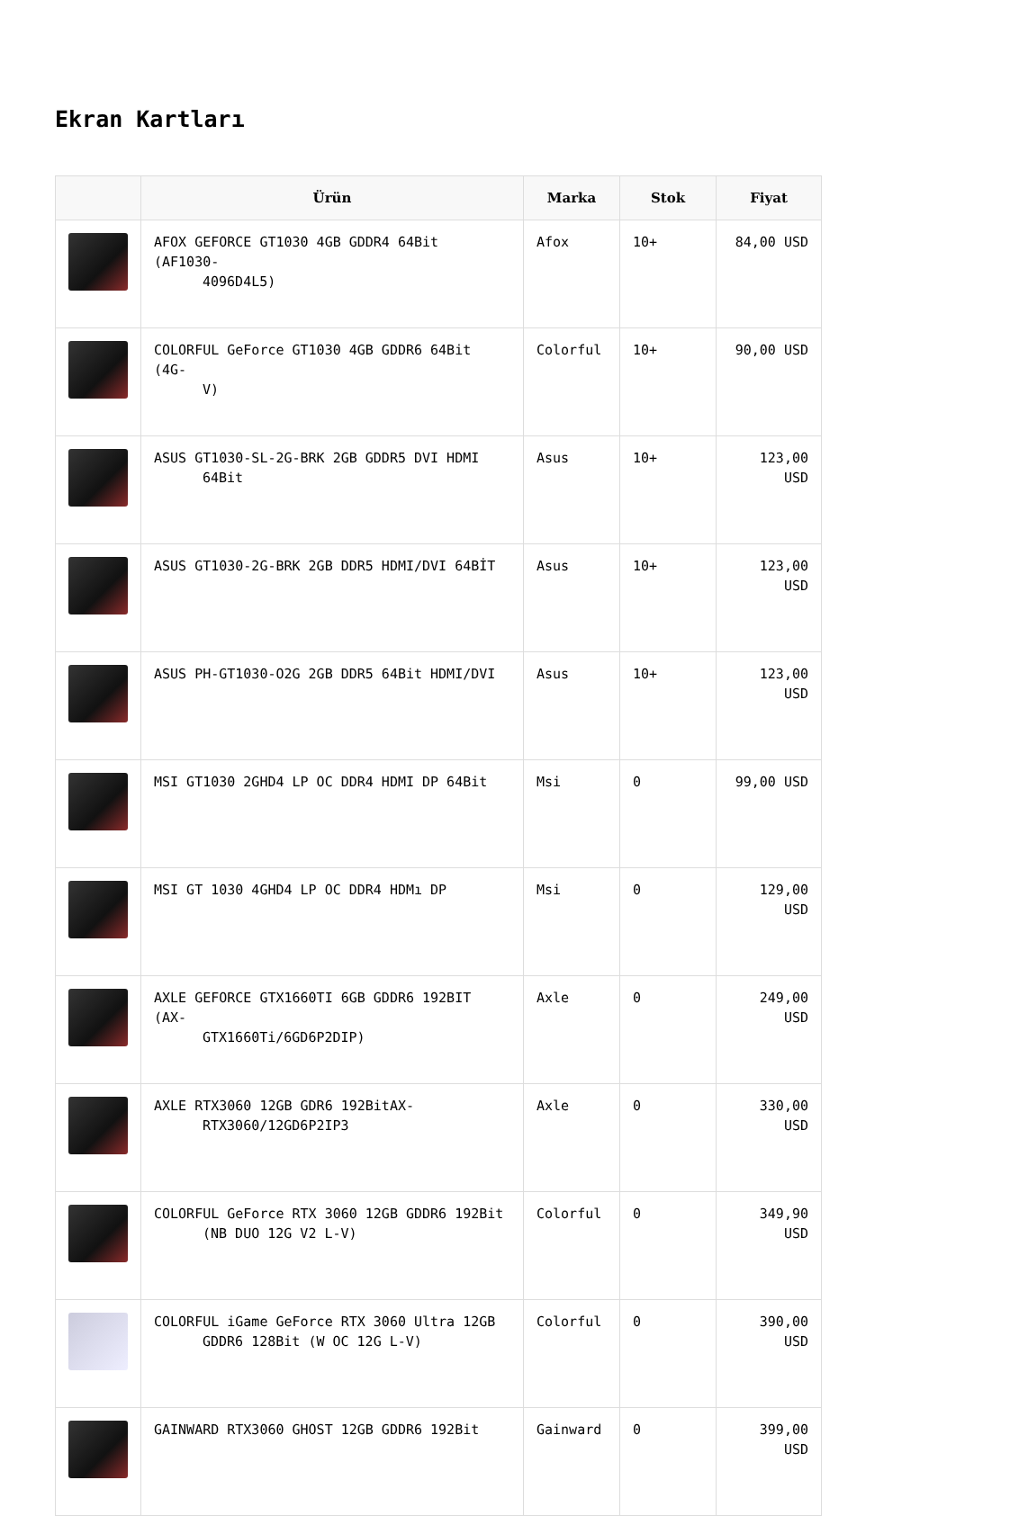Ekran Kartları
| | Ürün | Marka | Stok | Fiyat |
| --- | --- | --- | --- | --- |
| | AFOX GEFORCE GT1030 4GB GDDR4 64Bit (AF1030- 4096D4L5) | Afox | 10+ | 84,00 USD |
| | COLORFUL GeForce GT1030 4GB GDDR6 64Bit (4G- V) | Colorful | 10+ | 90,00 USD |
| | ASUS GT1030-SL-2G-BRK 2GB GDDR5 DVI HDMI 64Bit | Asus | 10+ | 123,00 USD |
| | ASUS GT1030-2G-BRK 2GB DDR5 HDMI/DVI 64BİT | Asus | 10+ | 123,00 USD |
| | ASUS PH-GT1030-O2G 2GB DDR5 64Bit HDMI/DVI | Asus | 10+ | 123,00 USD |
| | MSI GT1030 2GHD4 LP OC DDR4 HDMI DP 64Bit | Msi | 0 | 99,00 USD |
| | MSI GT 1030 4GHD4 LP OC DDR4 HDMı DP | Msi | 0 | 129,00 USD |
| | AXLE GEFORCE GTX1660TI 6GB GDDR6 192BIT (AX- GTX1660Ti/6GD6P2DIP) | Axle | 0 | 249,00 USD |
| | AXLE RTX3060 12GB GDR6 192BitAX- RTX3060/12GD6P2IP3 | Axle | 0 | 330,00 USD |
| | COLORFUL GeForce RTX 3060 12GB GDDR6 192Bit (NB DUO 12G V2 L-V) | Colorful | 0 | 349,90 USD |
| | COLORFUL iGame GeForce RTX 3060 Ultra 12GB GDDR6 128Bit (W OC 12G L-V) | Colorful | 0 | 390,00 USD |
| | GAINWARD RTX3060 GHOST 12GB GDDR6 192Bit | Gainward | 0 | 399,00 USD |